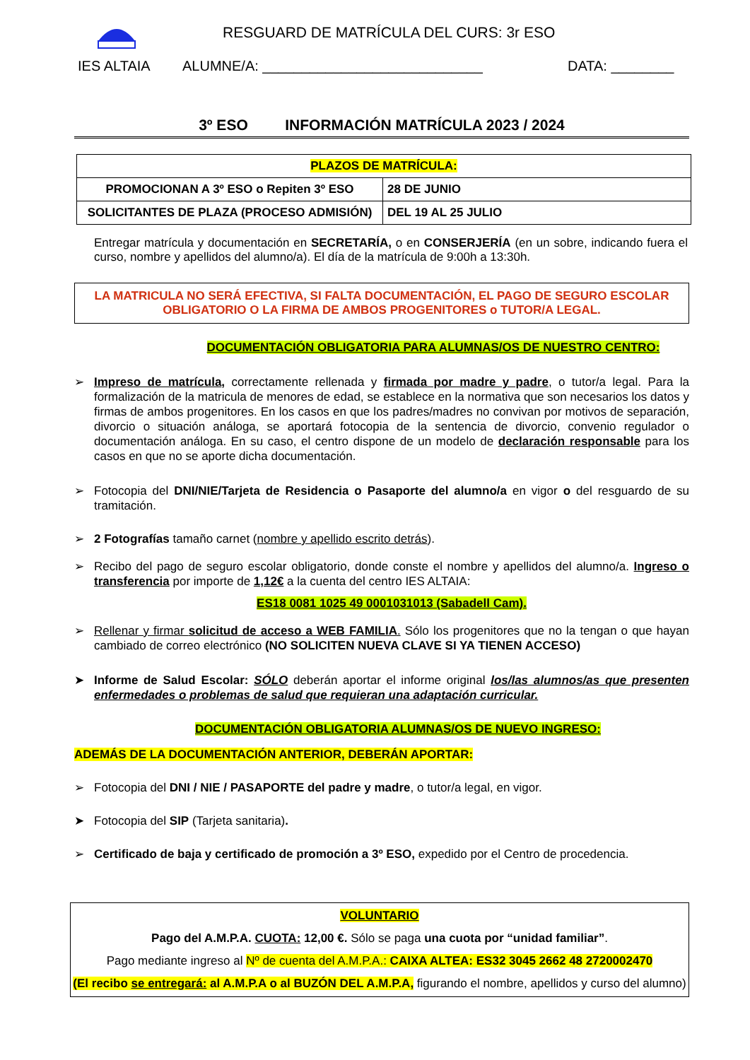RESGUARD DE MATRÍCULA DEL CURS: 3r ESO
IES ALTAIA ALUMNE/A: ____________________________ DATA: ________
3º ESO INFORMACIÓN MATRÍCULA 2023 / 2024
| PLAZOS DE MATRÍCULA: | |
| PROMOCIONAN A 3º ESO o Repiten 3º ESO | 28 DE JUNIO |
| SOLICITANTES DE PLAZA (PROCESO ADMISIÓN) | DEL 19 AL 25 JULIO |
Entregar matrícula y documentación en SECRETARÍA, o en CONSERJERÍA (en un sobre, indicando fuera el curso, nombre y apellidos del alumno/a). El día de la matrícula de 9:00h a 13:30h.
LA MATRICULA NO SERÁ EFECTIVA, SI FALTA DOCUMENTACIÓN, EL PAGO DE SEGURO ESCOLAR
OBLIGATORIO O LA FIRMA DE AMBOS PROGENITORES o TUTOR/A LEGAL.
DOCUMENTACIÓN OBLIGATORIA PARA ALUMNAS/OS DE NUESTRO CENTRO:
➢ Impreso de matrícula, correctamente rellenada y firmada por madre y padre, o tutor/a legal. Para la formalización de la matricula de menores de edad, se establece en la normativa que son necesarios los datos y firmas de ambos progenitores. En los casos en que los padres/madres no convivan por motivos de separación, divorcio o situación análoga, se aportará fotocopia de la sentencia de divorcio, convenio regulador o documentación análoga. En su caso, el centro dispone de un modelo de declaración responsable para los casos en que no se aporte dicha documentación.
➢ Fotocopia del DNI/NIE/Tarjeta de Residencia o Pasaporte del alumno/a en vigor o del resguardo de su tramitación.
➢ 2 Fotografías tamaño carnet (nombre y apellido escrito detrás).
➢ Recibo del pago de seguro escolar obligatorio, donde conste el nombre y apellidos del alumno/a. Ingreso o transferencia por importe de 1,12€ a la cuenta del centro IES ALTAIA:
ES18 0081 1025 49 0001031013 (Sabadell Cam).
➢ Rellenar y firmar solicitud de acceso a WEB FAMILIA. Sólo los progenitores que no la tengan o que hayan cambiado de correo electrónico (NO SOLICITEN NUEVA CLAVE SI YA TIENEN ACCESO)
➤ Informe de Salud Escolar: SÓLO deberán aportar el informe original los/las alumnos/as que presenten enfermedades o problemas de salud que requieran una adaptación curricular.
DOCUMENTACIÓN OBLIGATORIA ALUMNAS/OS DE NUEVO INGRESO:
ADEMÁS DE LA DOCUMENTACIÓN ANTERIOR, DEBERÁN APORTAR:
➢ Fotocopia del DNI / NIE / PASAPORTE del padre y madre, o tutor/a legal, en vigor.
➤ Fotocopia del SIP (Tarjeta sanitaria).
➢ Certificado de baja y certificado de promoción a 3º ESO, expedido por el Centro de procedencia.
VOLUNTARIO
Pago del A.M.P.A. CUOTA: 12,00 €. Sólo se paga una cuota por “unidad familiar”.
Pago mediante ingreso al Nº de cuenta del A.M.P.A.: CAIXA ALTEA: ES32 3045 2662 48 2720002470
(El recibo se entregará: al A.M.P.A o al BUZÓN DEL A.M.P.A, figurando el nombre, apellidos y curso del alumno)